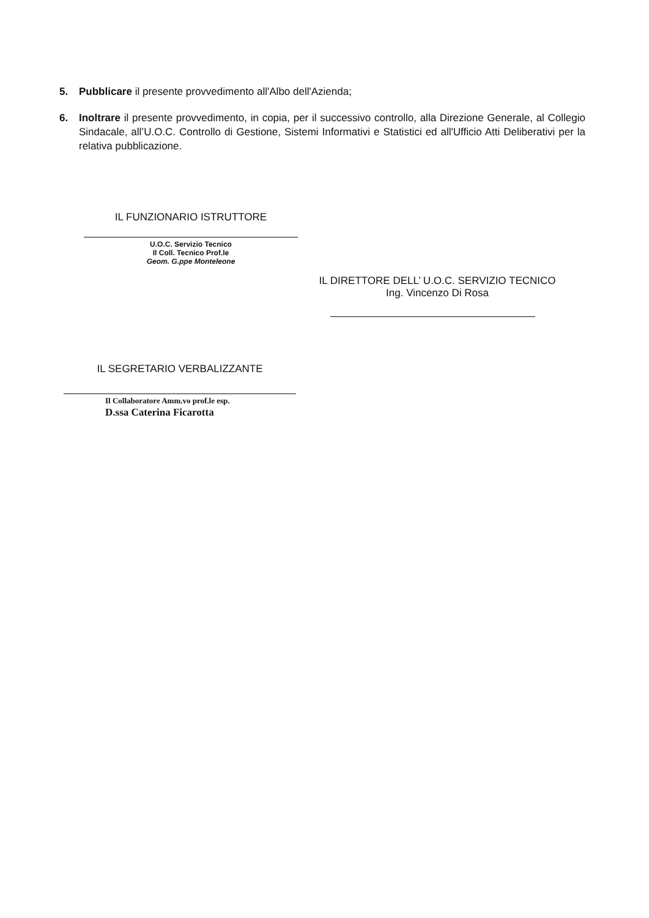5. Pubblicare il presente provvedimento all'Albo dell'Azienda;
6. Inoltrare il presente provvedimento, in copia, per il successivo controllo, alla Direzione Generale, al Collegio Sindacale, all’U.O.C. Controllo di Gestione, Sistemi Informativi e Statistici ed all'Ufficio Atti Deliberativi per la relativa pubblicazione.
IL FUNZIONARIO ISTRUTTORE
U.O.C. Servizio Tecnico
Il Coll. Tecnico Prof.le
Geom. G.ppe Monteleone
IL DIRETTORE DELL’ U.O.C. SERVIZIO TECNICO
Ing. Vincenzo Di Rosa
IL SEGRETARIO VERBALIZZANTE
Il Collaboratore Amm.vo prof.le esp.
D.ssa Caterina Ficarotta